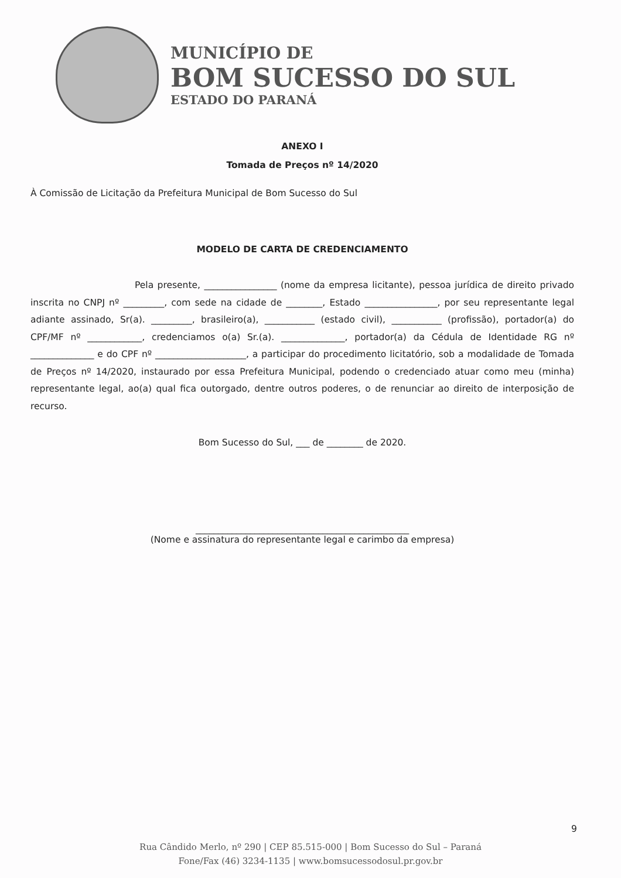MUNICÍPIO DE
BOM SUCESSO DO SUL
ESTADO DO PARANÁ
ANEXO I
Tomada de Preços nº 14/2020
À Comissão de Licitação da Prefeitura Municipal de Bom Sucesso do Sul
MODELO DE CARTA DE CREDENCIAMENTO
Pela presente, ________________ (nome da empresa licitante), pessoa jurídica de direito privado inscrita no CNPJ nº _________, com sede na cidade de ________, Estado ________________, por seu representante legal adiante assinado, Sr(a). _________, brasileiro(a), ___________ (estado civil), ___________ (profissão), portador(a) do CPF/MF nº ____________, credenciamos o(a) Sr.(a). ______________, portador(a) da Cédula de Identidade RG nº ______________ e do CPF nº ____________________, a participar do procedimento licitatório, sob a modalidade de Tomada de Preços nº 14/2020, instaurado por essa Prefeitura Municipal, podendo o credenciado atuar como meu (minha) representante legal, ao(a) qual fica outorgado, dentre outros poderes, o de renunciar ao direito de interposição de recurso.
Bom Sucesso do Sul, ___ de ________ de 2020.
_______________________________________________
(Nome e assinatura do representante legal e carimbo da empresa)
9
Rua Cândido Merlo, nº 290 | CEP 85.515-000 | Bom Sucesso do Sul – Paraná
Fone/Fax (46) 3234-1135 | www.bomsucessodosul.pr.gov.br